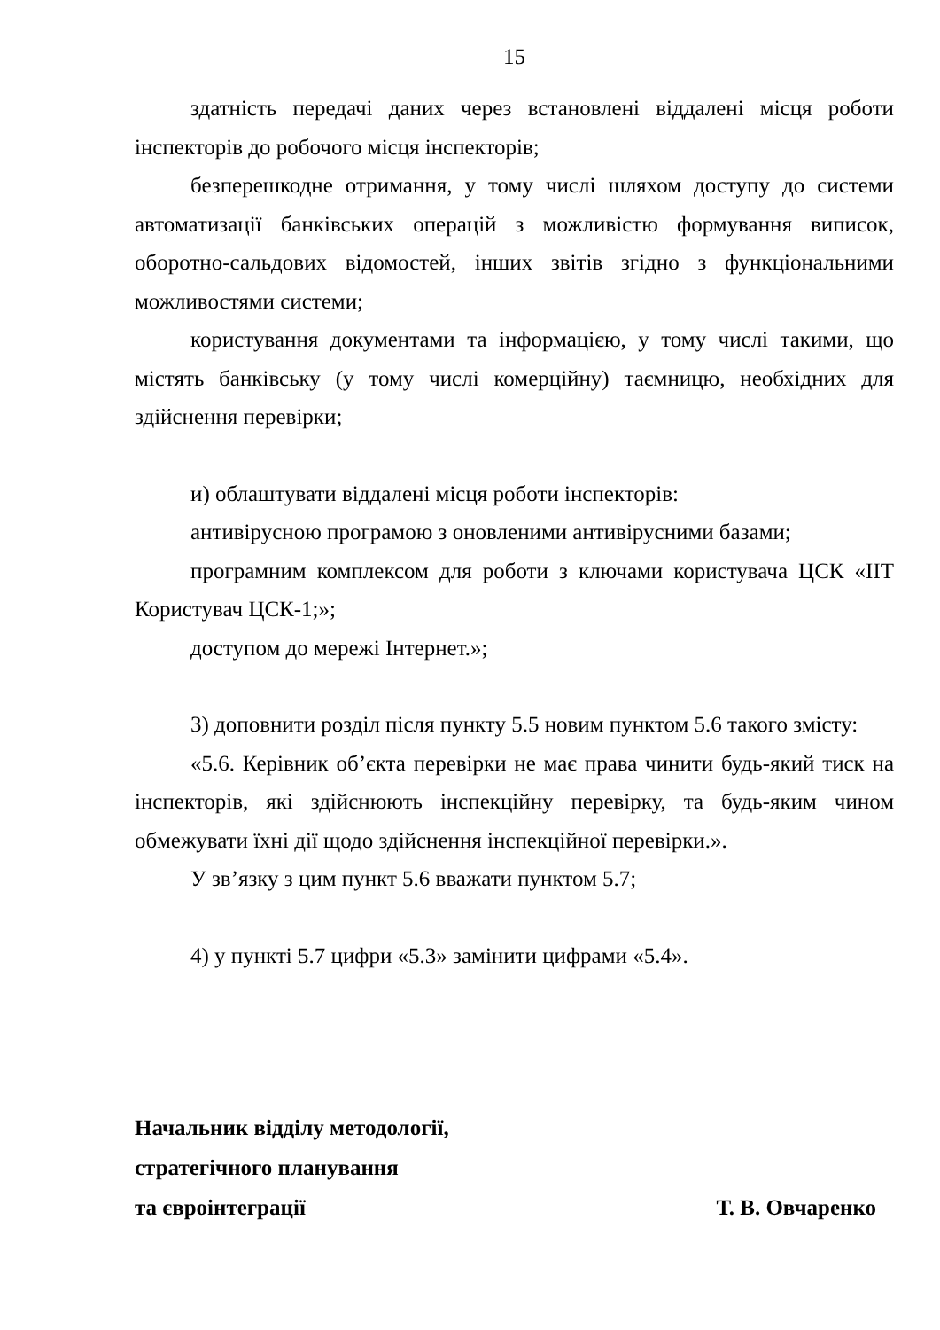15
здатність передачі даних через встановлені віддалені місця роботи інспекторів до робочого місця інспекторів;
безперешкодне отримання, у тому числі шляхом доступу до системи автоматизації банківських операцій з можливістю формування виписок, оборотно-сальдових відомостей, інших звітів згідно з функціональними можливостями системи;
користування документами та інформацією, у тому числі такими, що містять банківську (у тому числі комерційну) таємницю, необхідних для здійснення перевірки;
и) облаштувати віддалені місця роботи інспекторів:
антивірусною програмою з оновленими антивірусними базами;
програмним комплексом для роботи з ключами користувача ЦСК «ІІТ Користувач ЦСК-1;»;
доступом до мережі Інтернет.»;
3) доповнити розділ після пункту 5.5 новим пунктом 5.6 такого змісту:
«5.6. Керівник об’єкта перевірки не має права чинити будь-який тиск на інспекторів, які здійснюють інспекційну перевірку, та будь-яким чином обмежувати їхні дії щодо здійснення інспекційної перевірки.».
У зв’язку з цим пункт 5.6 вважати пунктом 5.7;
4) у пункті 5.7 цифри «5.3» замінити цифрами «5.4».
Начальник відділу методології,
стратегічного планування
та євроінтеграції Т. В. Овчаренко